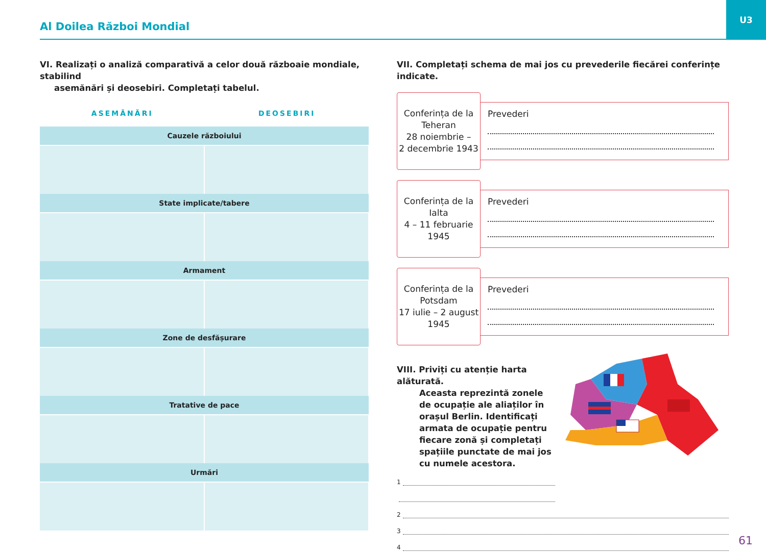Al Doilea Război Mondial
U3
VI. Realizați o analiză comparativă a celor două războaie mondiale, stabilind
asemănări și deosebiri. Completați tabelul.
ASEMĂNĂRI DEOSEBIRI
| Cauzele războiului | |
| --- | --- |
| State implicate/tabere | |
| Armament | |
| Zone de desfășurare | |
| Tratative de pace | |
| Urmări | |
VII. Completați schema de mai jos cu prevederile fiecărei conferințe indicate.
Conferința de la
Teheran
28 noiembrie –
2 decembrie 1943
Prevederi
Conferința de la
Ialta
4 – 11 februarie
1945
Prevederi
Conferința de la
Potsdam
17 iulie – 2 august
1945
Prevederi
VIII. Priviți cu atenție harta alăturată.
Aceasta reprezintă zonele de ocupație ale aliaților în orașul Berlin. Identificați armata de ocupație pentru fiecare zonă și completați spațiile punctate de mai jos cu numele acestora.
1
2
3
4
61